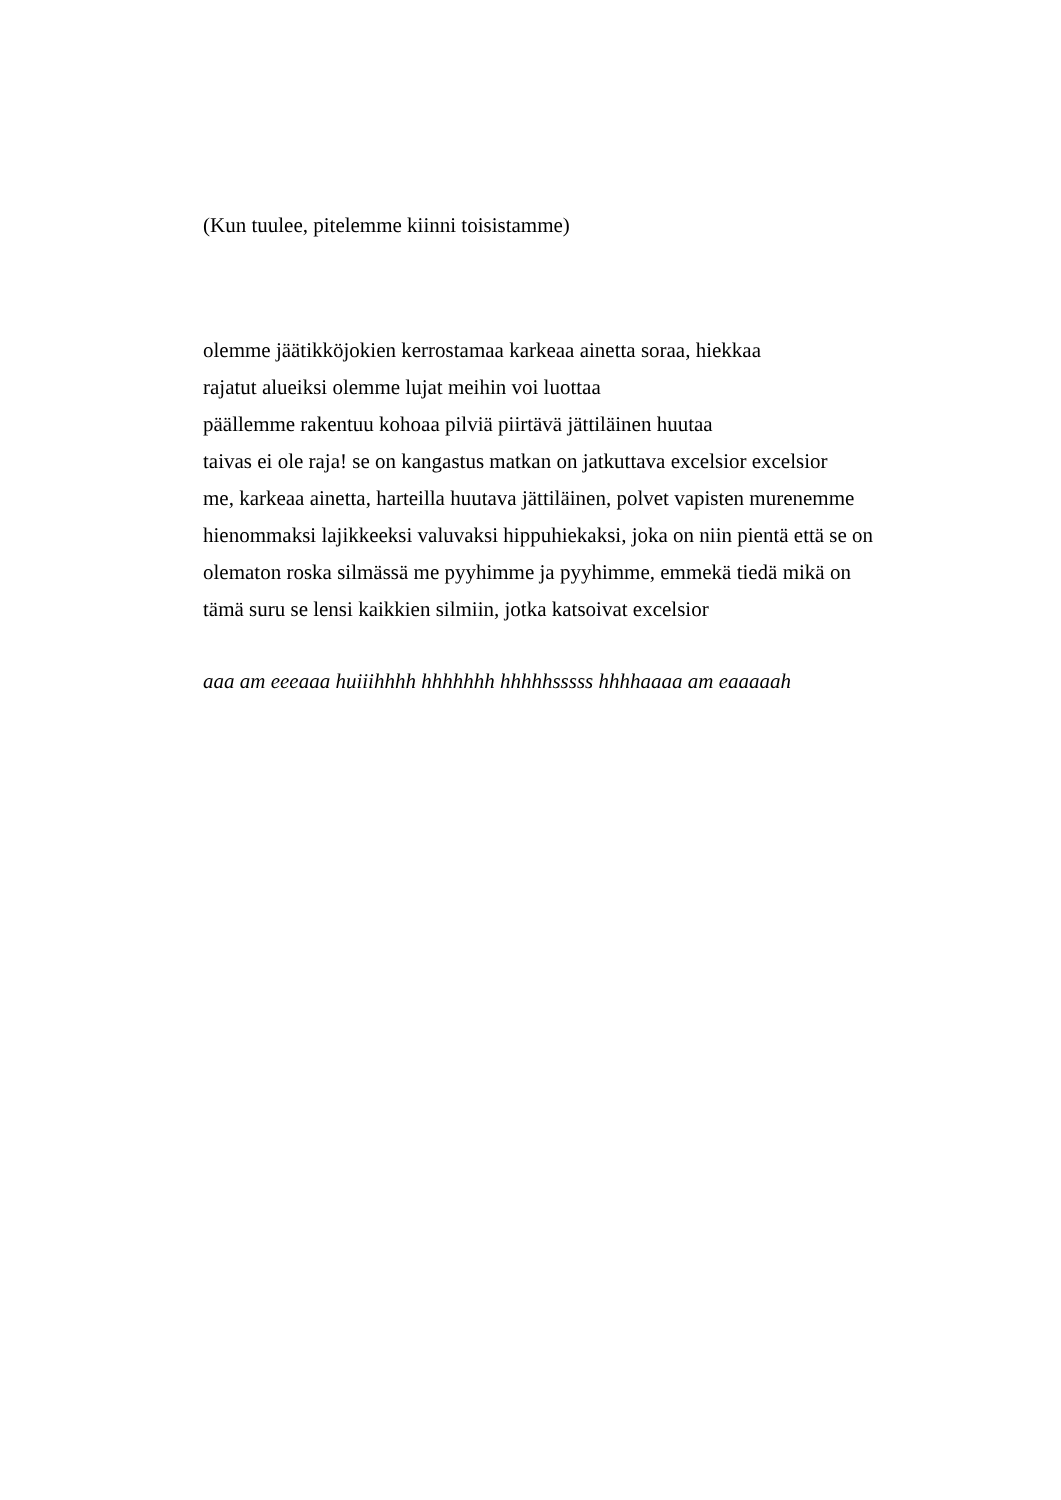(Kun tuulee, pitelemme kiinni toisistamme)
olemme jäätikköjokien kerrostamaa karkeaa ainetta soraa, hiekkaa
rajatut alueiksi olemme lujat meihin voi luottaa
päällemme rakentuu kohoaa pilviä piirtävä jättiläinen huutaa
taivas ei ole raja! se on kangastus matkan on jatkuttava excelsior excelsior
me, karkeaa ainetta, harteilla huutava jättiläinen, polvet vapisten murenemme
hienommaksi lajikkeeksi valuvaksi hippuhiekaksi, joka on niin pientä että se on
olematon roska silmässä me pyyhimme ja pyyhimme, emmekä tiedä mikä on
tämä suru se lensi kaikkien silmiin, jotka katsoivat excelsior
aaa am eeeaaa huiiihhhh hhhhhhh hhhhhsssss hhhhaaaa am eaaaaah